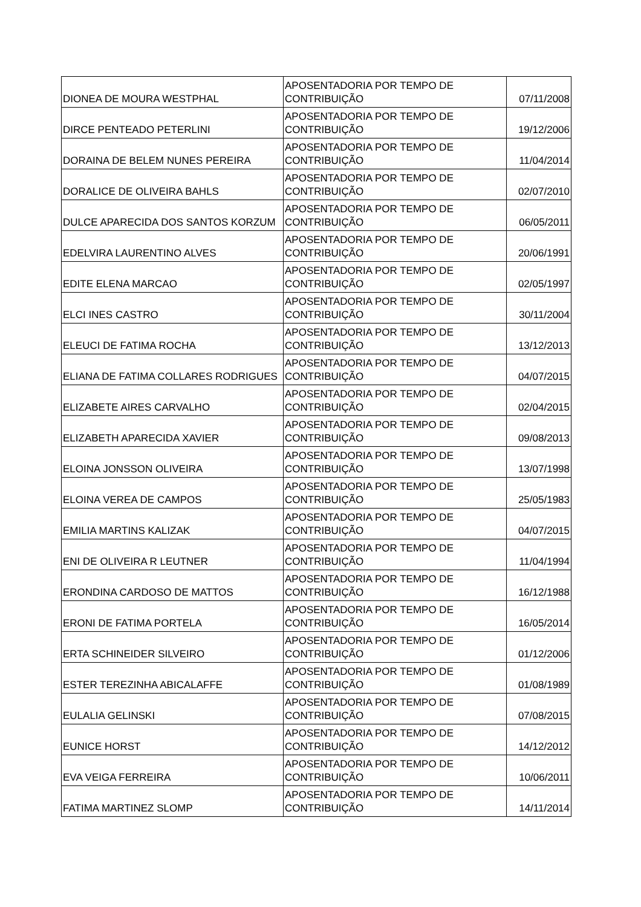| DIONEA DE MOURA WESTPHAL | APOSENTADORIA POR TEMPO DE CONTRIBUIÇÃO | 07/11/2008 |
| DIRCE PENTEADO PETERLINI | APOSENTADORIA POR TEMPO DE CONTRIBUIÇÃO | 19/12/2006 |
| DORAINA DE BELEM NUNES PEREIRA | APOSENTADORIA POR TEMPO DE CONTRIBUIÇÃO | 11/04/2014 |
| DORALICE DE OLIVEIRA BAHLS | APOSENTADORIA POR TEMPO DE CONTRIBUIÇÃO | 02/07/2010 |
| DULCE APARECIDA DOS SANTOS KORZUM | APOSENTADORIA POR TEMPO DE CONTRIBUIÇÃO | 06/05/2011 |
| EDELVIRA LAURENTINO ALVES | APOSENTADORIA POR TEMPO DE CONTRIBUIÇÃO | 20/06/1991 |
| EDITE ELENA MARCAO | APOSENTADORIA POR TEMPO DE CONTRIBUIÇÃO | 02/05/1997 |
| ELCI INES CASTRO | APOSENTADORIA POR TEMPO DE CONTRIBUIÇÃO | 30/11/2004 |
| ELEUCI DE FATIMA ROCHA | APOSENTADORIA POR TEMPO DE CONTRIBUIÇÃO | 13/12/2013 |
| ELIANA DE FATIMA COLLARES RODRIGUES | APOSENTADORIA POR TEMPO DE CONTRIBUIÇÃO | 04/07/2015 |
| ELIZABETE AIRES CARVALHO | APOSENTADORIA POR TEMPO DE CONTRIBUIÇÃO | 02/04/2015 |
| ELIZABETH APARECIDA XAVIER | APOSENTADORIA POR TEMPO DE CONTRIBUIÇÃO | 09/08/2013 |
| ELOINA JONSSON OLIVEIRA | APOSENTADORIA POR TEMPO DE CONTRIBUIÇÃO | 13/07/1998 |
| ELOINA VEREA DE CAMPOS | APOSENTADORIA POR TEMPO DE CONTRIBUIÇÃO | 25/05/1983 |
| EMILIA MARTINS KALIZAK | APOSENTADORIA POR TEMPO DE CONTRIBUIÇÃO | 04/07/2015 |
| ENI DE OLIVEIRA R LEUTNER | APOSENTADORIA POR TEMPO DE CONTRIBUIÇÃO | 11/04/1994 |
| ERONDINA CARDOSO DE MATTOS | APOSENTADORIA POR TEMPO DE CONTRIBUIÇÃO | 16/12/1988 |
| ERONI DE FATIMA PORTELA | APOSENTADORIA POR TEMPO DE CONTRIBUIÇÃO | 16/05/2014 |
| ERTA SCHINEIDER SILVEIRO | APOSENTADORIA POR TEMPO DE CONTRIBUIÇÃO | 01/12/2006 |
| ESTER TEREZINHA ABICALAFFE | APOSENTADORIA POR TEMPO DE CONTRIBUIÇÃO | 01/08/1989 |
| EULALIA GELINSKI | APOSENTADORIA POR TEMPO DE CONTRIBUIÇÃO | 07/08/2015 |
| EUNICE HORST | APOSENTADORIA POR TEMPO DE CONTRIBUIÇÃO | 14/12/2012 |
| EVA VEIGA FERREIRA | APOSENTADORIA POR TEMPO DE CONTRIBUIÇÃO | 10/06/2011 |
| FATIMA MARTINEZ SLOMP | APOSENTADORIA POR TEMPO DE CONTRIBUIÇÃO | 14/11/2014 |